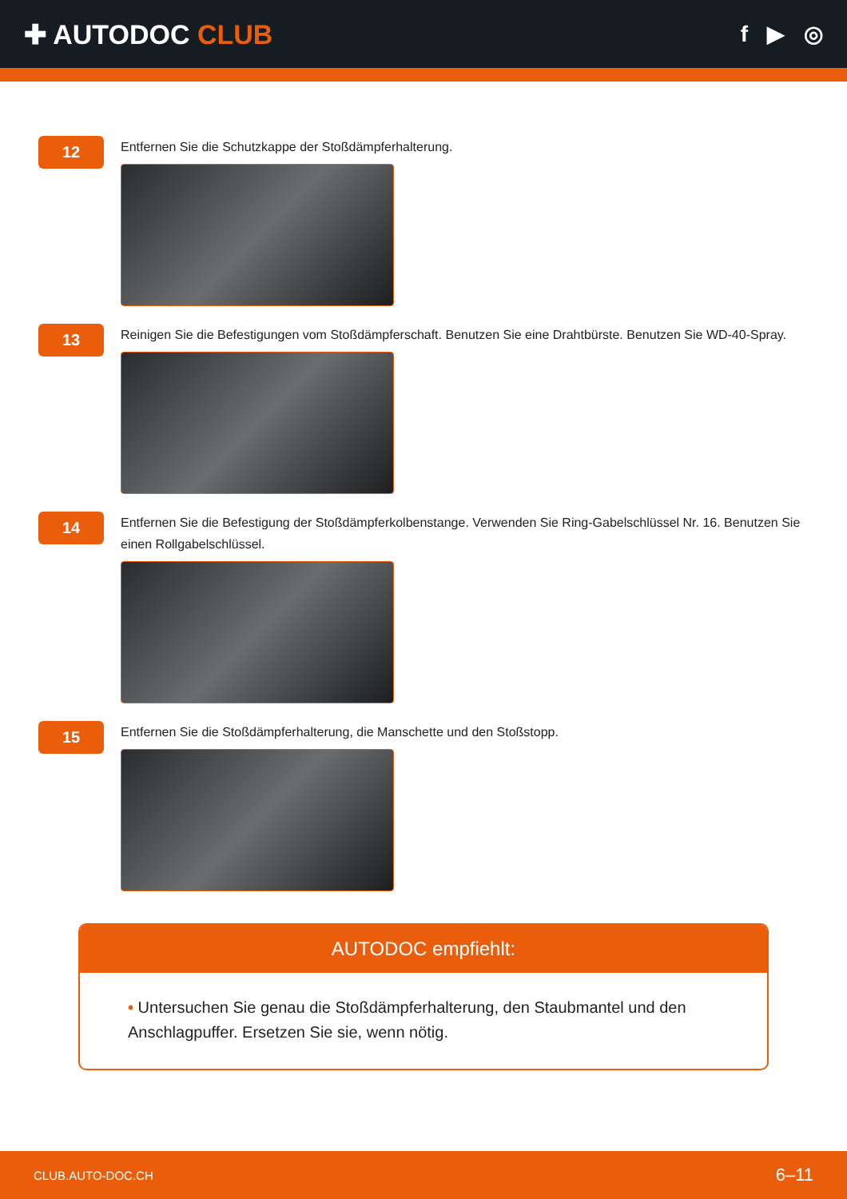✚ AUTODOC CLUB
f ▶ ◎
12
Entfernen Sie die Schutzkappe der Stoßdämpferhalterung.
13
Reinigen Sie die Befestigungen vom Stoßdämpferschaft. Benutzen Sie eine Drahtbürste. Benutzen Sie WD-40-Spray.
14
Entfernen Sie die Befestigung der Stoßdämpferkolbenstange. Verwenden Sie Ring-Gabelschlüssel Nr. 16. Benutzen Sie einen Rollgabelschlüssel.
15
Entfernen Sie die Stoßdämpferhalterung, die Manschette und den Stoßstopp.
AUTODOC empfiehlt:
• Untersuchen Sie genau die Stoßdämpferhalterung, den Staubmantel und den Anschlagpuffer. Ersetzen Sie sie, wenn nötig.
CLUB.AUTO-DOC.CH 6–11